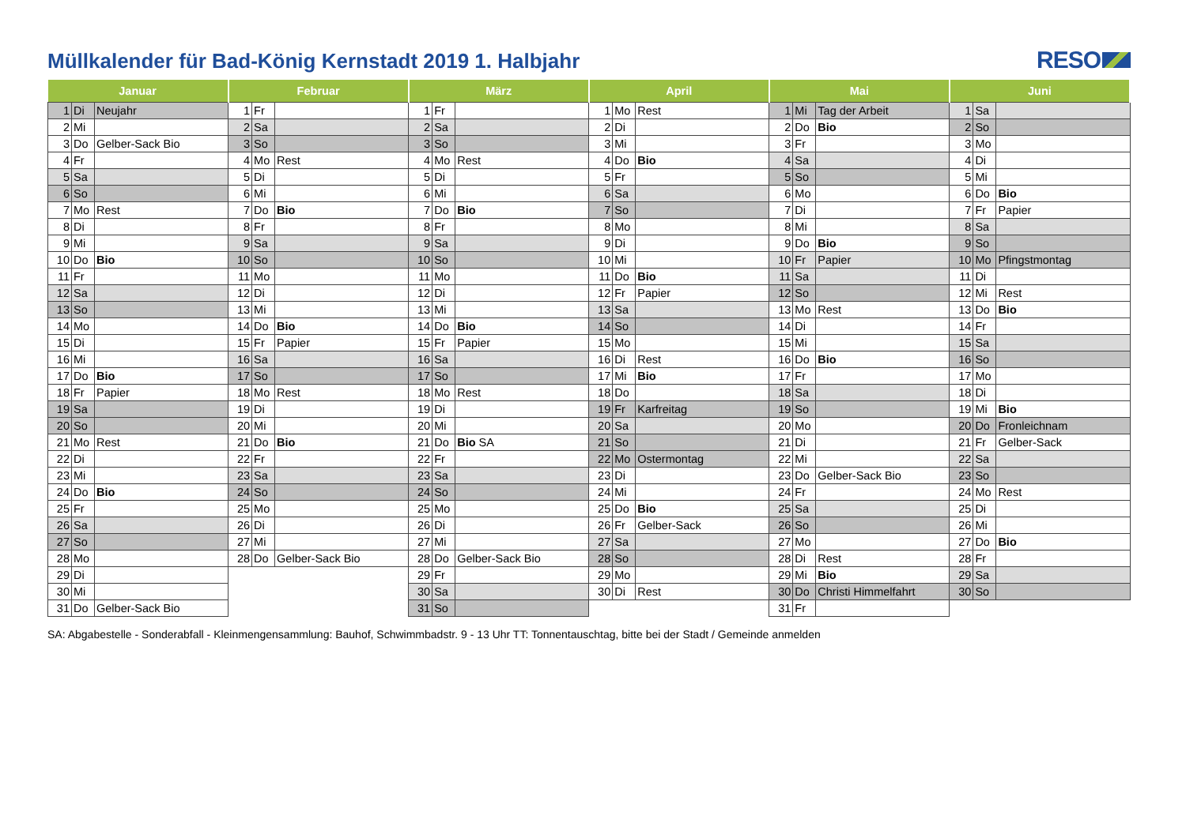Müllkalender für Bad-König Kernstadt 2019 1. Halbjahr
RESO
| Januar | | | Februar | | | März | | | April | | | Mai | | | Juni | | |
| --- | --- | --- | --- | --- | --- | --- | --- | --- | --- | --- | --- | --- | --- | --- | --- | --- | --- |
| 1 | Di | Neujahr | 1 | Fr | | 1 | Fr | | 1 | Mo | Rest | 1 | Mi | Tag der Arbeit | 1 | Sa | |
| 2 | Mi | | 2 | Sa | | 2 | Sa | | 2 | Di | | 2 | Do | Bio | 2 | So | |
| 3 | Do | Gelber-Sack Bio | 3 | So | | 3 | So | | 3 | Mi | | 3 | Fr | | 3 | Mo | |
| 4 | Fr | | 4 | Mo | Rest | 4 | Mo | Rest | 4 | Do | Bio | 4 | Sa | | 4 | Di | |
| 5 | Sa | | 5 | Di | | 5 | Di | | 5 | Fr | | 5 | So | | 5 | Mi | |
| 6 | So | | 6 | Mi | | 6 | Mi | | 6 | Sa | | 6 | Mo | | 6 | Do | Bio |
| 7 | Mo | Rest | 7 | Do | Bio | 7 | Do | Bio | 7 | So | | 7 | Di | | 7 | Fr | Papier |
| 8 | Di | | 8 | Fr | | 8 | Fr | | 8 | Mo | | 8 | Mi | | 8 | Sa | |
| 9 | Mi | | 9 | Sa | | 9 | Sa | | 9 | Di | | 9 | Do | Bio | 9 | So | |
| 10 | Do | Bio | 10 | So | | 10 | So | | 10 | Mi | | 10 | Fr | Papier | 10 | Mo | Pfingstmontag |
| 11 | Fr | | 11 | Mo | | 11 | Mo | | 11 | Do | Bio | 11 | Sa | | 11 | Di | |
| 12 | Sa | | 12 | Di | | 12 | Di | | 12 | Fr | Papier | 12 | So | | 12 | Mi | Rest |
| 13 | So | | 13 | Mi | | 13 | Mi | | 13 | Sa | | 13 | Mo | Rest | 13 | Do | Bio |
| 14 | Mo | | 14 | Do | Bio | 14 | Do | Bio | 14 | So | | 14 | Di | | 14 | Fr | |
| 15 | Di | | 15 | Fr | Papier | 15 | Fr | Papier | 15 | Mo | | 15 | Mi | | 15 | Sa | |
| 16 | Mi | | 16 | Sa | | 16 | Sa | | 16 | Di | Rest | 16 | Do | Bio | 16 | So | |
| 17 | Do | Bio | 17 | So | | 17 | So | | 17 | Mi | Bio | 17 | Fr | | 17 | Mo | |
| 18 | Fr | Papier | 18 | Mo | Rest | 18 | Mo | Rest | 18 | Do | | 18 | Sa | | 18 | Di | |
| 19 | Sa | | 19 | Di | | 19 | Di | | 19 | Fr | Karfreitag | 19 | So | | 19 | Mi | Bio |
| 20 | So | | 20 | Mi | | 20 | Mi | | 20 | Sa | | 20 | Mo | | 20 | Do | Fronleichnam |
| 21 | Mo | Rest | 21 | Do | Bio | 21 | Do | Bio SA | 21 | So | | 21 | Di | | 21 | Fr | Gelber-Sack |
| 22 | Di | | 22 | Fr | | 22 | Fr | | 22 | Mo | Ostermontag | 22 | Mi | | 22 | Sa | |
| 23 | Mi | | 23 | Sa | | 23 | Sa | | 23 | Di | | 23 | Do | Gelber-Sack Bio | 23 | So | |
| 24 | Do | Bio | 24 | So | | 24 | So | | 24 | Mi | | 24 | Fr | | 24 | Mo | Rest |
| 25 | Fr | | 25 | Mo | | 25 | Mo | | 25 | Do | Bio | 25 | Sa | | 25 | Di | |
| 26 | Sa | | 26 | Di | | 26 | Di | | 26 | Fr | Gelber-Sack | 26 | So | | 26 | Mi | |
| 27 | So | | 27 | Mi | | 27 | Mi | | 27 | Sa | | 27 | Mo | | 27 | Do | Bio |
| 28 | Mo | | 28 | Do | Gelber-Sack Bio | 28 | Do | Gelber-Sack Bio | 28 | So | | 28 | Di | Rest | 28 | Fr | |
| 29 | Di | | | | | 29 | Fr | | 29 | Mo | | 29 | Mi | Bio | 29 | Sa | |
| 30 | Mi | | | | | 30 | Sa | | 30 | Di | Rest | 30 | Do | Christi Himmelfahrt | 30 | So | |
| 31 | Do | Gelber-Sack Bio | | | | 31 | So | | | | | 31 | Fr | | | | |
SA: Abgabestelle - Sonderabfall - Kleinmengensammlung: Bauhof, Schwimmbadstr. 9 - 13 Uhr TT: Tonnentauschtag, bitte bei der Stadt / Gemeinde anmelden